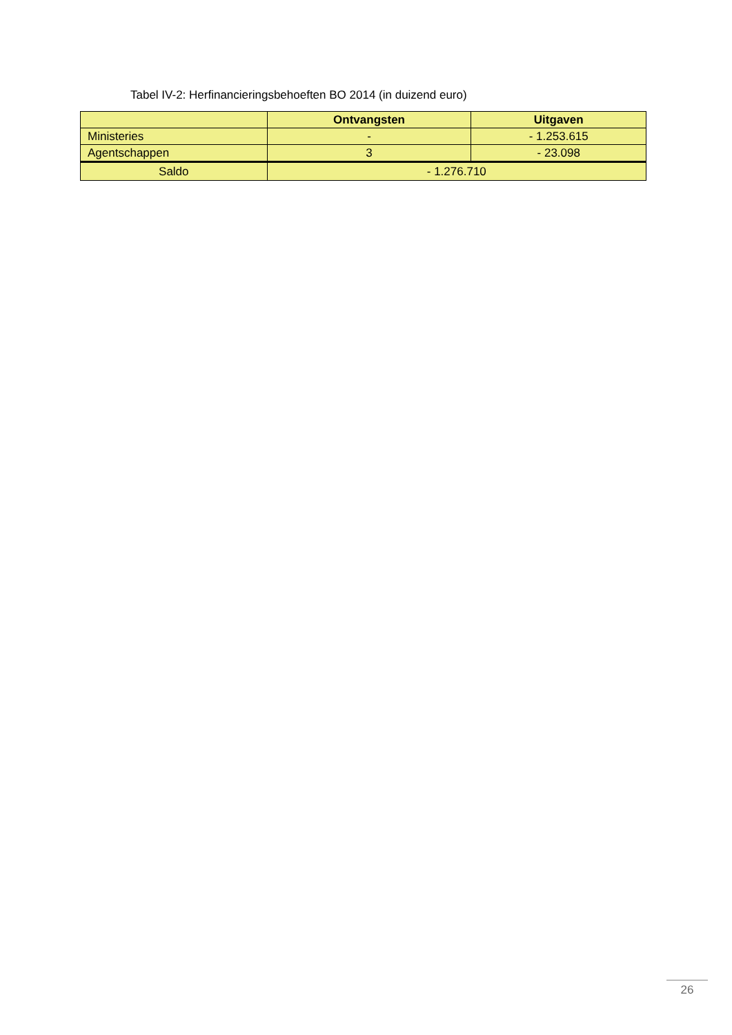Tabel IV-2: Herfinancieringsbehoeften BO 2014 (in duizend euro)
| | Ontvangsten | Uitgaven |
| --- | --- | --- |
| Ministeries | - | - 1.253.615 |
| Agentschappen | 3 | - 23.098 |
| Saldo | - 1.276.710 | |
26